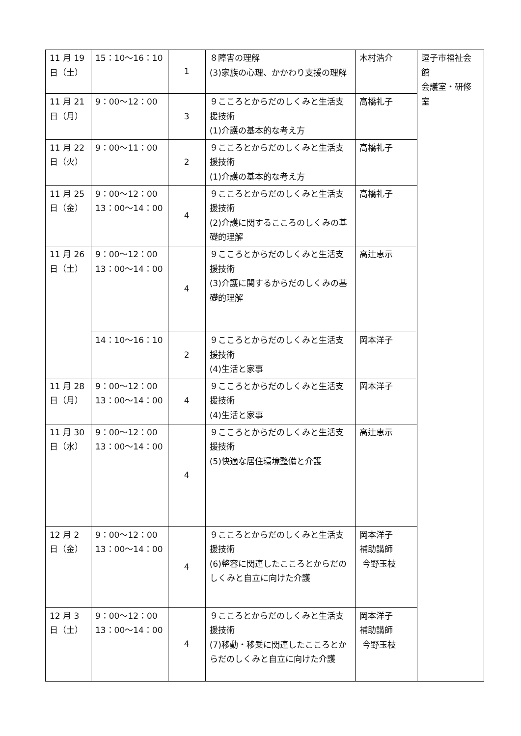| 11 月 19 日（土） | 15：10～16：10 | 1 | ８障害の理解 (3)家族の心理、かかわり支援の理解 | 木村浩介 | 逗子市福祉会館 会議室・研修室 |
| 11 月 21 日（月） | 9：00～12：00 | 3 | ９こころとからだのしくみと生活支援技術 (1)介護の基本的な考え方 | 高橋礼子 | |
| 11 月 22 日（火） | 9：00～11：00 | 2 | ９こころとからだのしくみと生活支援技術 (1)介護の基本的な考え方 | 高橋礼子 | |
| 11 月 25 日（金） | 9：00～12：00 13：00～14：00 | 4 | ９こころとからだのしくみと生活支援技術 (2)介護に関するこころのしくみの基礎的理解 | 高橋礼子 | |
| 11 月 26 日（土） | 9：00～12：00 13：00～14：00 | 4 | ９こころとからだのしくみと生活支援技術 (3)介護に関するからだのしくみの基礎的理解 | 高辻恵示 | |
| | 14：10～16：10 | 2 | ９こころとからだのしくみと生活支援技術 (4)生活と家事 | 岡本洋子 | |
| 11 月 28 日（月） | 9：00～12：00 13：00～14：00 | 4 | ９こころとからだのしくみと生活支援技術 (4)生活と家事 | 岡本洋子 | |
| 11 月 30 日（水） | 9：00～12：00 13：00～14：00 | 4 | ９こころとからだのしくみと生活支援技術 (5)快適な居住環境整備と介護 | 高辻恵示 | |
| 12 月 2 日（金） | 9：00～12：00 13：00～14：00 | 4 | ９こころとからだのしくみと生活支援技術 (6)整容に関連したこころとからだのしくみと自立に向けた介護 | 岡本洋子 補助講師 今野玉枝 | |
| 12 月 3 日（土） | 9：00～12：00 13：00～14：00 | 4 | ９こころとからだのしくみと生活支援技術 (7)移動・移乗に関連したこころとからだのしくみと自立に向けた介護 | 岡本洋子 補助講師 今野玉枝 | |